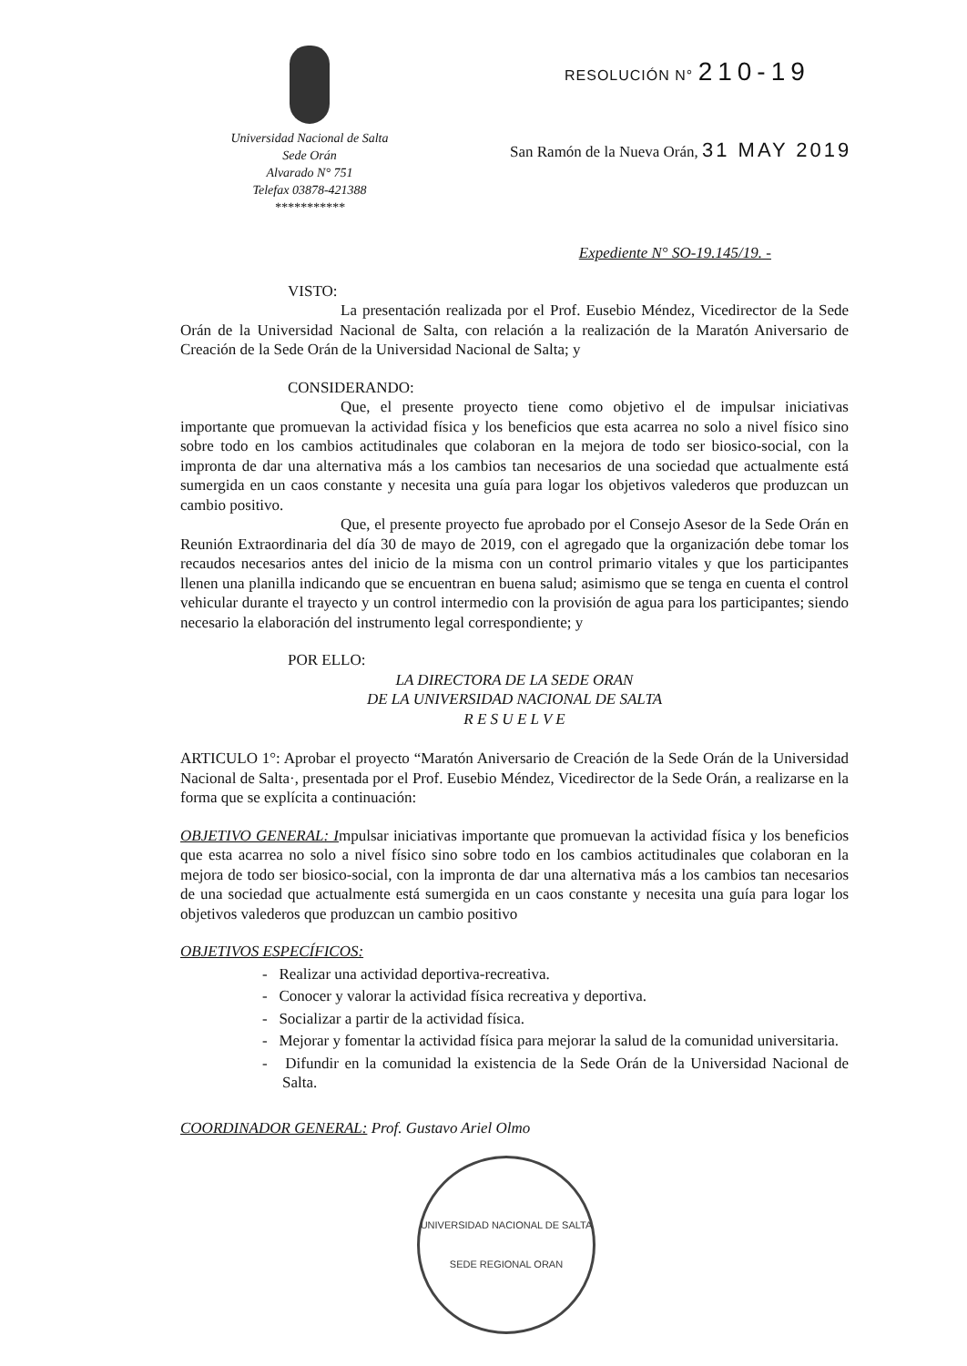Universidad Nacional de Salta
Sede Orán
Alvarado N° 751
Telefax 03878-421388
***********
RESOLUCIÓN N° 210-19
San Ramón de la Nueva Orán, 31 MAY 2019
Expediente N° SO-19.145/19. -
VISTO:
La presentación realizada por el Prof. Eusebio Méndez, Vicedirector de la Sede Orán de la Universidad Nacional de Salta, con relación a la realización de la Maratón Aniversario de Creación de la Sede Orán de la Universidad Nacional de Salta; y
CONSIDERANDO:
Que, el presente proyecto tiene como objetivo el de impulsar iniciativas importante que promuevan la actividad física y los beneficios que esta acarrea no solo a nivel físico sino sobre todo en los cambios actitudinales que colaboran en la mejora de todo ser biosico-social, con la impronta de dar una alternativa más a los cambios tan necesarios de una sociedad que actualmente está sumergida en un caos constante y necesita una guía para logar los objetivos valederos que produzcan un cambio positivo.
Que, el presente proyecto fue aprobado por el Consejo Asesor de la Sede Orán en Reunión Extraordinaria del día 30 de mayo de 2019, con el agregado que la organización debe tomar los recaudos necesarios antes del inicio de la misma con un control primario vitales y que los participantes llenen una planilla indicando que se encuentran en buena salud; asimismo que se tenga en cuenta el control vehicular durante el trayecto y un control intermedio con la provisión de agua para los participantes; siendo necesario la elaboración del instrumento legal correspondiente; y
POR ELLO:
LA DIRECTORA DE LA SEDE ORAN
DE LA UNIVERSIDAD NACIONAL DE SALTA
R E S U E L V E
ARTICULO 1°: Aprobar el proyecto “Maratón Aniversario de Creación de la Sede Orán de la Universidad Nacional de Salta·, presentada por el Prof. Eusebio Méndez, Vicedirector de la Sede Orán, a realizarse en la forma que se explícita a continuación:
OBJETIVO GENERAL: Impulsar iniciativas importante que promuevan la actividad física y los beneficios que esta acarrea no solo a nivel físico sino sobre todo en los cambios actitudinales que colaboran en la mejora de todo ser biosico-social, con la impronta de dar una alternativa más a los cambios tan necesarios de una sociedad que actualmente está sumergida en un caos constante y necesita una guía para logar los objetivos valederos que produzcan un cambio positivo
OBJETIVOS ESPECÍFICOS:
- Realizar una actividad deportiva-recreativa.
- Conocer y valorar la actividad física recreativa y deportiva.
- Socializar a partir de la actividad física.
- Mejorar y fomentar la actividad física para mejorar la salud de la comunidad universitaria.
- Difundir en la comunidad la existencia de la Sede Orán de la Universidad Nacional de Salta.
COORDINADOR GENERAL: Prof. Gustavo Ariel Olmo
UNIVERSIDAD NACIONAL DE SALTA
SEDE REGIONAL ORAN